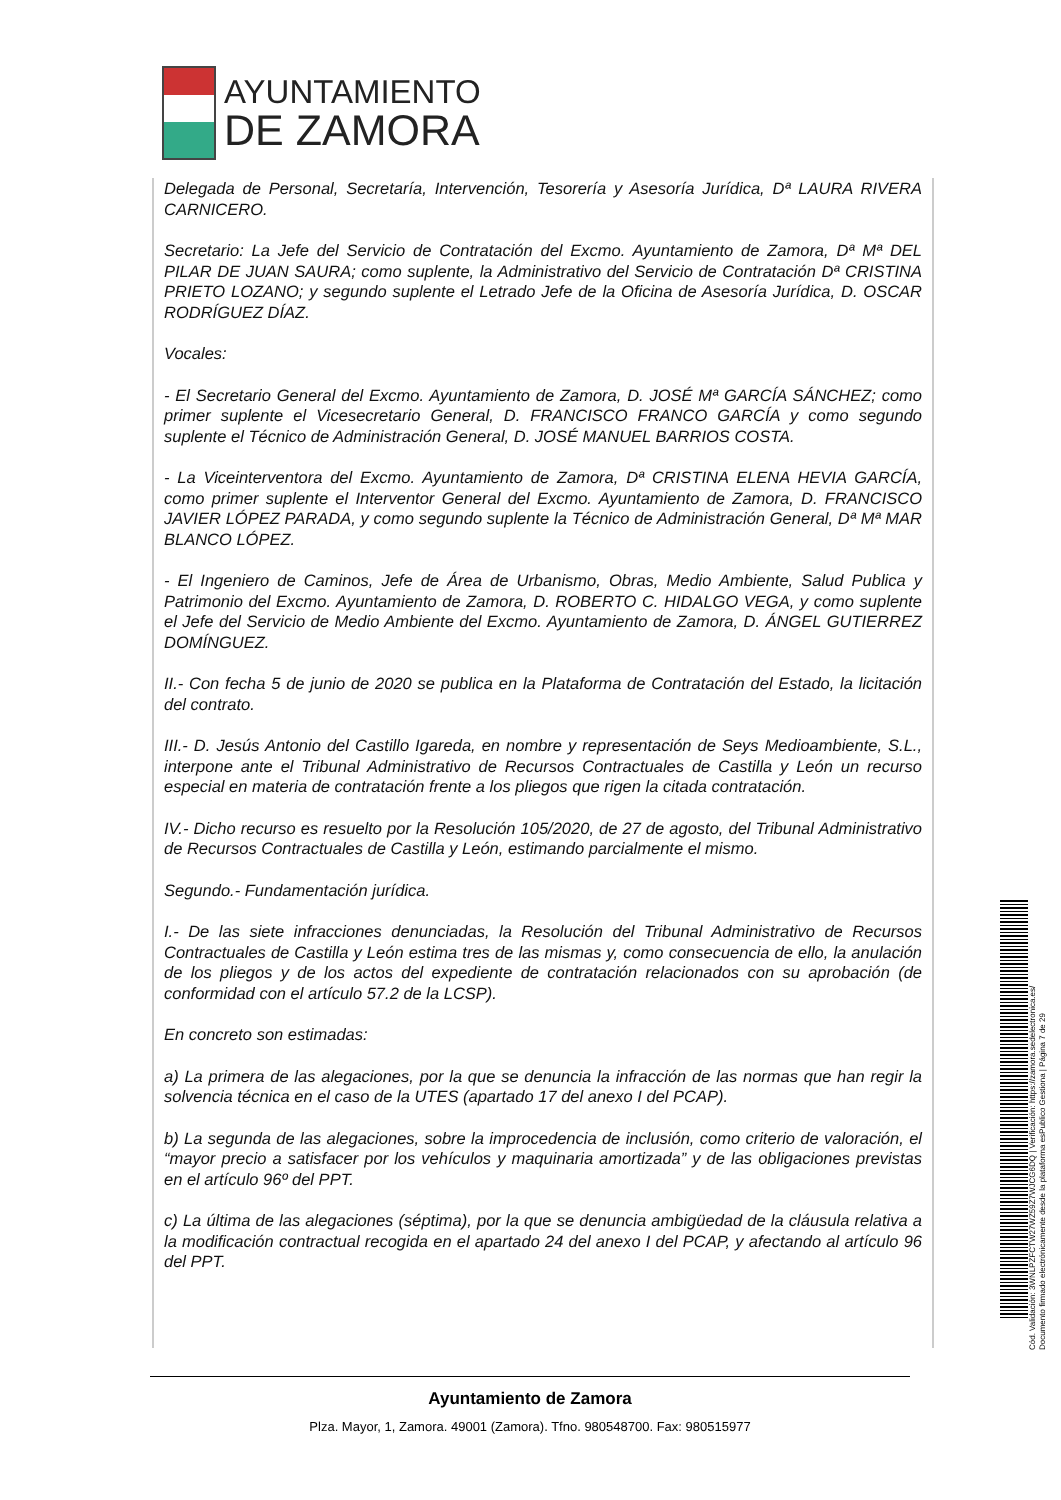AYUNTAMIENTO
DE ZAMORA
Delegada de Personal, Secretaría, Intervención, Tesorería y Asesoría Jurídica, Dª LAURA RIVERA CARNICERO.
Secretario: La Jefe del Servicio de Contratación del Excmo. Ayuntamiento de Zamora, Dª Mª DEL PILAR DE JUAN SAURA; como suplente, la Administrativo del Servicio de Contratación Dª CRISTINA PRIETO LOZANO; y segundo suplente el Letrado Jefe de la Oficina de Asesoría Jurídica, D. OSCAR RODRÍGUEZ DÍAZ.
Vocales:
- El Secretario General del Excmo. Ayuntamiento de Zamora, D. JOSÉ Mª GARCÍA SÁNCHEZ; como primer suplente el Vicesecretario General, D. FRANCISCO FRANCO GARCÍA y como segundo suplente el Técnico de Administración General, D. JOSÉ MANUEL BARRIOS COSTA.
- La Viceinterventora del Excmo. Ayuntamiento de Zamora, Dª CRISTINA ELENA HEVIA GARCÍA, como primer suplente el Interventor General del Excmo. Ayuntamiento de Zamora, D. FRANCISCO JAVIER LÓPEZ PARADA, y como segundo suplente la Técnico de Administración General, Dª Mª MAR BLANCO LÓPEZ.
- El Ingeniero de Caminos, Jefe de Área de Urbanismo, Obras, Medio Ambiente, Salud Publica y Patrimonio del Excmo. Ayuntamiento de Zamora, D. ROBERTO C. HIDALGO VEGA, y como suplente el Jefe del Servicio de Medio Ambiente del Excmo. Ayuntamiento de Zamora, D. ÁNGEL GUTIERREZ DOMÍNGUEZ.
II.- Con fecha 5 de junio de 2020 se publica en la Plataforma de Contratación del Estado, la licitación del contrato.
III.- D. Jesús Antonio del Castillo Igareda, en nombre y representación de Seys Medioambiente, S.L., interpone ante el Tribunal Administrativo de Recursos Contractuales de Castilla y León un recurso especial en materia de contratación frente a los pliegos que rigen la citada contratación.
IV.- Dicho recurso es resuelto por la Resolución 105/2020, de 27 de agosto, del Tribunal Administrativo de Recursos Contractuales de Castilla y León, estimando parcialmente el mismo.
Segundo.- Fundamentación jurídica.
I.- De las siete infracciones denunciadas, la Resolución del Tribunal Administrativo de Recursos Contractuales de Castilla y León estima tres de las mismas y, como consecuencia de ello, la anulación de los pliegos y de los actos del expediente de contratación relacionados con su aprobación (de conformidad con el artículo 57.2 de la LCSP).
En concreto son estimadas:
a) La primera de las alegaciones, por la que se denuncia la infracción de las normas que han regir la solvencia técnica en el caso de la UTES (apartado 17 del anexo I del PCAP).
b) La segunda de las alegaciones, sobre la improcedencia de inclusión, como criterio de valoración, el “mayor precio a satisfacer por los vehículos y maquinaria amortizada” y de las obligaciones previstas en el artículo 96º del PPT.
c) La última de las alegaciones (séptima), por la que se denuncia ambigüedad de la cláusula relativa a la modificación contractual recogida en el apartado 24 del anexo I del PCAP, y afectando al artículo 96 del PPT.
Ayuntamiento de Zamora
Plza. Mayor, 1, Zamora. 49001 (Zamora). Tfno. 980548700. Fax: 980515977
Cód. Validación: 3WNLPZFCTW27WZ59Z7WJCG6DQ | Verificación: https://zamora.sedelectronica.es/
Documento firmado electrónicamente desde la plataforma esPublico Gestiona | Página 7 de 29